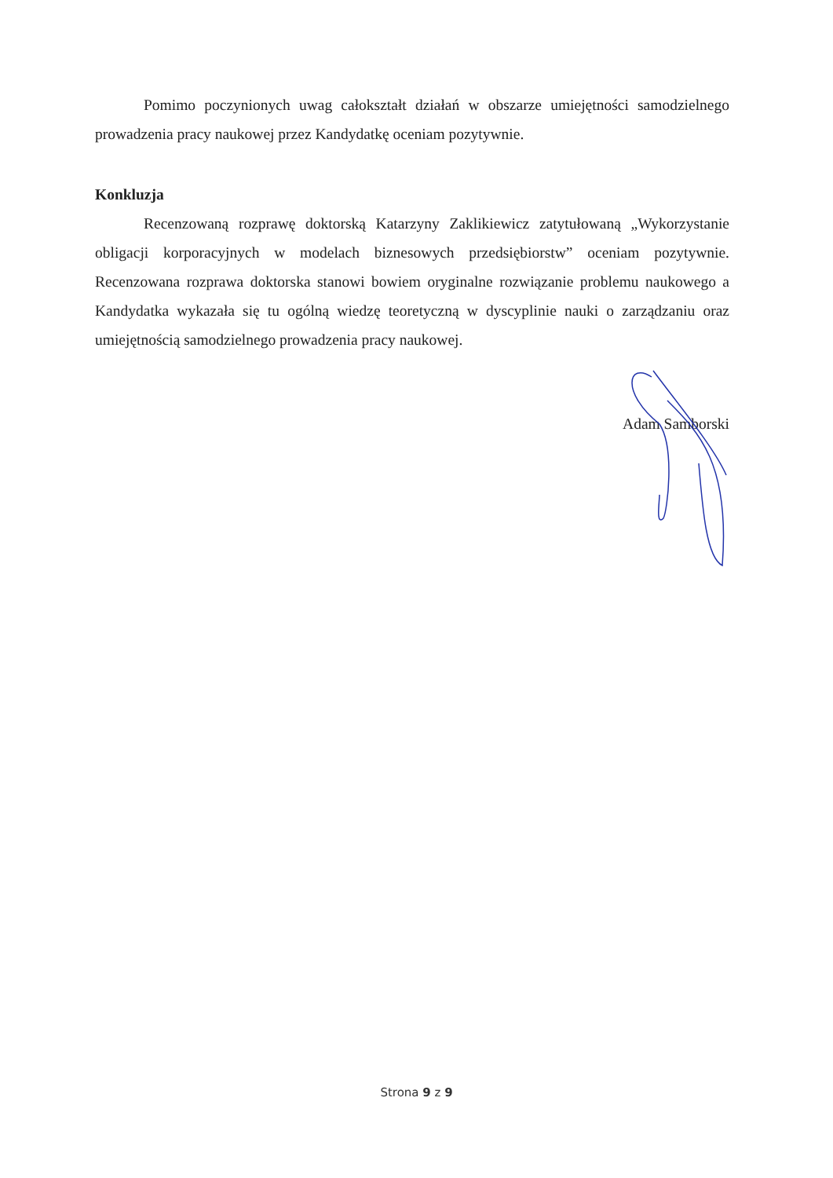Pomimo poczynionych uwag całokształt działań w obszarze umiejętności samodzielnego prowadzenia pracy naukowej przez Kandydatkę oceniam pozytywnie.
Konkluzja
Recenzowaną rozprawę doktorską Katarzyny Zaklikiewicz zatytułowaną „Wykorzystanie obligacji korporacyjnych w modelach biznesowych przedsiębiorstw” oceniam pozytywnie. Recenzowana rozprawa doktorska stanowi bowiem oryginalne rozwiązanie problemu naukowego a Kandydatka wykazała się tu ogólną wiedzę teoretyczną w dyscyplinie nauki o zarządzaniu oraz umiejętnością samodzielnego prowadzenia pracy naukowej.
Adam Samborski
Strona 9 z 9